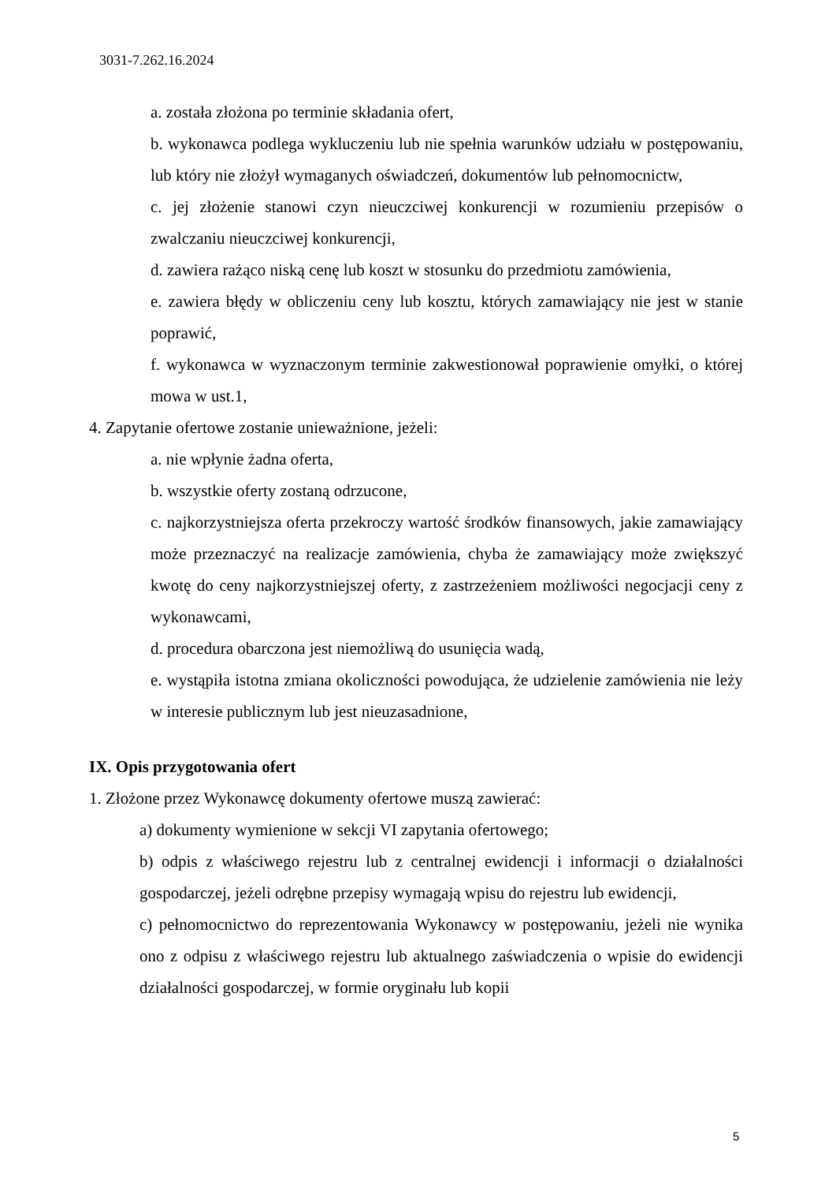3031-7.262.16.2024
a. została złożona po terminie składania ofert,
b. wykonawca podlega wykluczeniu lub nie spełnia warunków udziału w postępowaniu, lub który nie złożył wymaganych oświadczeń, dokumentów lub pełnomocnictw,
c. jej złożenie stanowi czyn nieuczciwej konkurencji w rozumieniu przepisów o zwalczaniu nieuczciwej konkurencji,
d. zawiera rażąco niską cenę lub koszt w stosunku do przedmiotu zamówienia,
e. zawiera błędy w obliczeniu ceny lub kosztu, których zamawiający nie jest w stanie poprawić,
f. wykonawca w wyznaczonym terminie zakwestionował poprawienie omyłki, o której mowa w ust.1,
4. Zapytanie ofertowe zostanie unieważnione, jeżeli:
a. nie wpłynie żadna oferta,
b. wszystkie oferty zostaną odrzucone,
c. najkorzystniejsza oferta przekroczy wartość środków finansowych, jakie zamawiający może przeznaczyć na realizacje zamówienia, chyba że zamawiający może zwiększyć kwotę do ceny najkorzystniejszej oferty, z zastrzeżeniem możliwości negocjacji ceny z wykonawcami,
d. procedura obarczona jest niemożliwą do usunięcia wadą,
e. wystąpiła istotna zmiana okoliczności powodująca, że udzielenie zamówienia nie leży w interesie publicznym lub jest nieuzasadnione,
IX. Opis przygotowania ofert
1. Złożone przez Wykonawcę dokumenty ofertowe muszą zawierać:
a) dokumenty wymienione w sekcji VI zapytania ofertowego;
b) odpis z właściwego rejestru lub z centralnej ewidencji i informacji o działalności gospodarczej, jeżeli odrębne przepisy wymagają wpisu do rejestru lub ewidencji,
c) pełnomocnictwo do reprezentowania Wykonawcy w postępowaniu, jeżeli nie wynika ono z odpisu z właściwego rejestru lub aktualnego zaświadczenia o wpisie do ewidencji działalności gospodarczej, w formie oryginału lub kopii
5